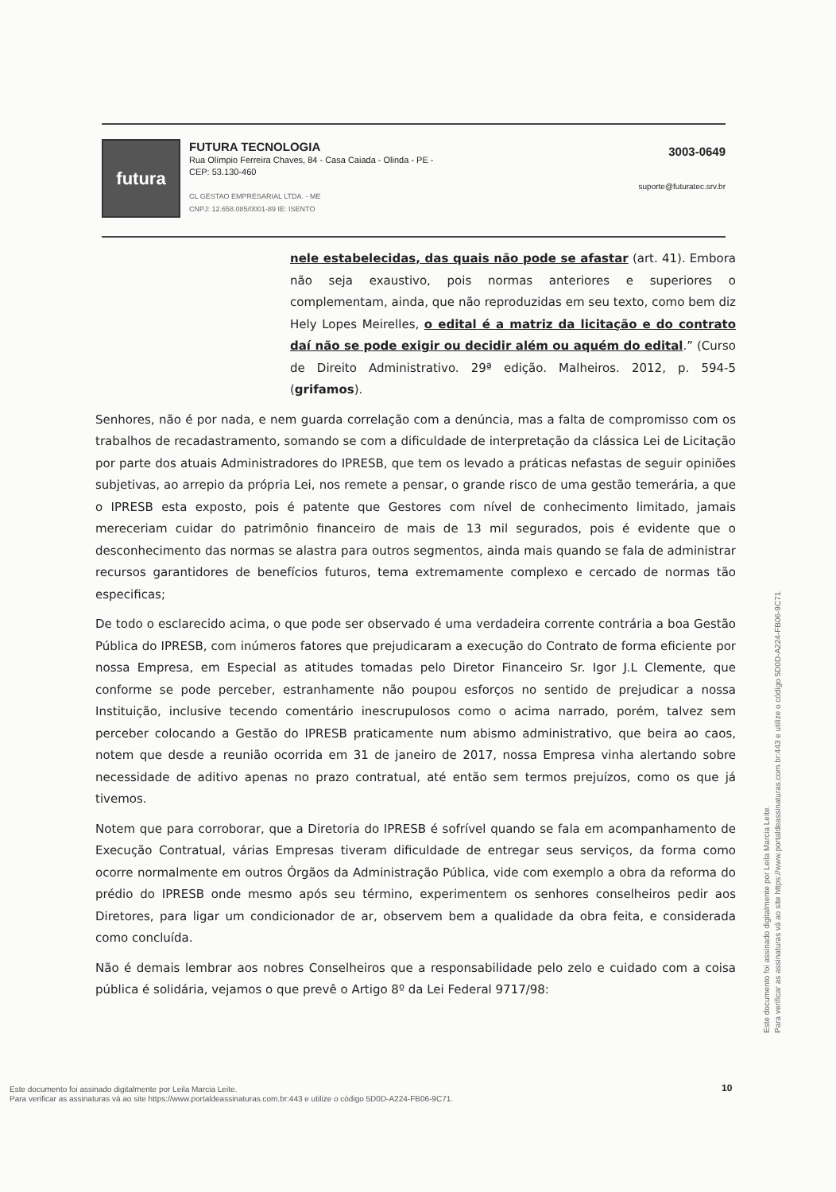futura
FUTURA TECNOLOGIA
Rua Olímpio Ferreira Chaves, 84 - Casa Caiada - Olinda - PE -
CEP: 53.130-460
CL GESTAO EMPRESARIAL LTDA. - ME
CNPJ: 12.658.085/0001-89 IE: ISENTO
3003-0649
suporte@futuratec.srv.br
nele estabelecidas, das quais não pode se afastar (art. 41). Embora não seja exaustivo, pois normas anteriores e superiores o complementam, ainda, que não reproduzidas em seu texto, como bem diz Hely Lopes Meirelles, o edital é a matriz da licitação e do contrato daí não se pode exigir ou decidir além ou aquém do edital.” (Curso de Direito Administrativo. 29ª edição. Malheiros. 2012, p. 594-5 (grifamos).
Senhores, não é por nada, e nem guarda correlação com a denúncia, mas a falta de compromisso com os trabalhos de recadastramento, somando se com a dificuldade de interpretação da clássica Lei de Licitação por parte dos atuais Administradores do IPRESB, que tem os levado a práticas nefastas de seguir opiniões subjetivas, ao arrepio da própria Lei, nos remete a pensar, o grande risco de uma gestão temerária, a que o IPRESB esta exposto, pois é patente que Gestores com nível de conhecimento limitado, jamais mereceriam cuidar do patrimônio financeiro de mais de 13 mil segurados, pois é evidente que o desconhecimento das normas se alastra para outros segmentos, ainda mais quando se fala de administrar recursos garantidores de benefícios futuros, tema extremamente complexo e cercado de normas tão especificas;
De todo o esclarecido acima, o que pode ser observado é uma verdadeira corrente contrária a boa Gestão Pública do IPRESB, com inúmeros fatores que prejudicaram a execução do Contrato de forma eficiente por nossa Empresa, em Especial as atitudes tomadas pelo Diretor Financeiro Sr. Igor J.L Clemente, que conforme se pode perceber, estranhamente não poupou esforços no sentido de prejudicar a nossa Instituição, inclusive tecendo comentário inescrupulosos como o acima narrado, porém, talvez sem perceber colocando a Gestão do IPRESB praticamente num abismo administrativo, que beira ao caos, notem que desde a reunião ocorrida em 31 de janeiro de 2017, nossa Empresa vinha alertando sobre necessidade de aditivo apenas no prazo contratual, até então sem termos prejuízos, como os que já tivemos.
Notem que para corroborar, que a Diretoria do IPRESB é sofrível quando se fala em acompanhamento de Execução Contratual, várias Empresas tiveram dificuldade de entregar seus serviços, da forma como ocorre normalmente em outros Órgãos da Administração Pública, vide com exemplo a obra da reforma do prédio do IPRESB onde mesmo após seu término, experimentem os senhores conselheiros pedir aos Diretores, para ligar um condicionador de ar, observem bem a qualidade da obra feita, e considerada como concluída.
Não é demais lembrar aos nobres Conselheiros que a responsabilidade pelo zelo e cuidado com a coisa pública é solidária, vejamos o que prevê o Artigo 8º da Lei Federal 9717/98:
10
Este documento foi assinado digitalmente por Leila Marcia Leite.
Para verificar as assinaturas vá ao site https://www.portaldeassinaturas.com.br:443 e utilize o código 5D0D-A224-FB06-9C71.
Este documento foi assinado digitalmente por Leila Marcia Leite.
Para verificar as assinaturas vá ao site https://www.portaldeassinaturas.com.br:443 e utilize o código 5D0D-A224-FB06-9C71.